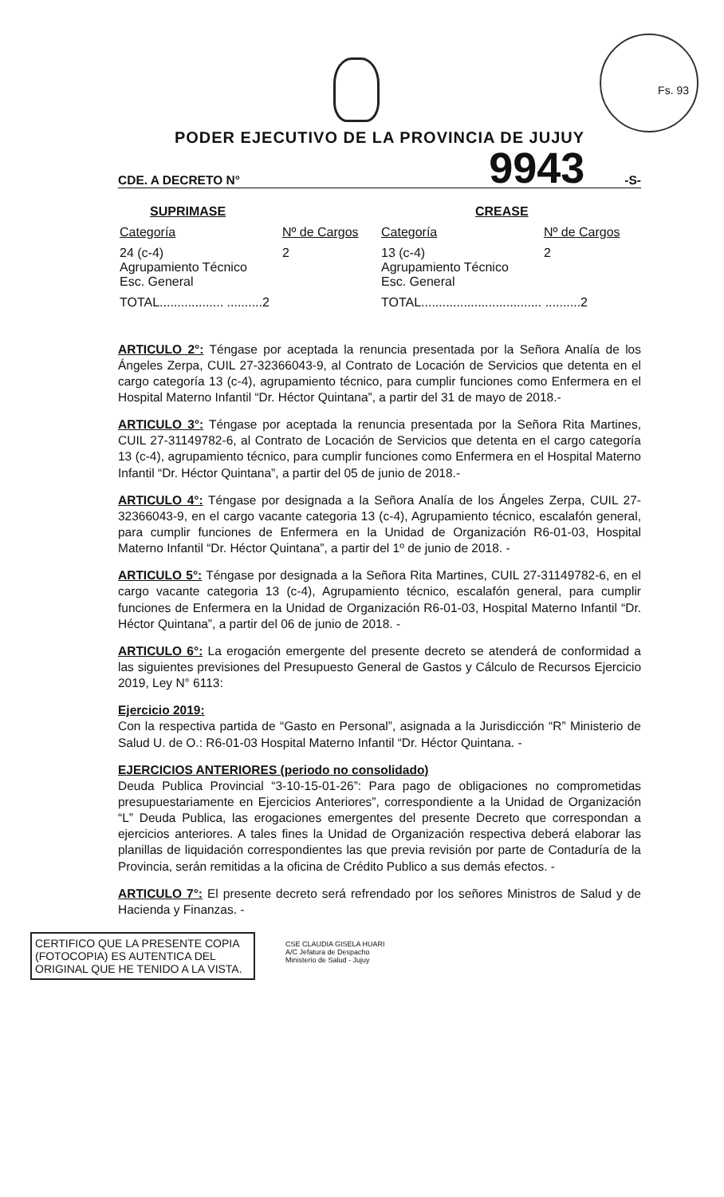Fs. 93
PODER EJECUTIVO DE LA PROVINCIA DE JUJUY
CDE. A DECRETO N° 9943 -S-
| SUPRIMASE | | CREASE | |
| --- | --- | --- | --- |
| Categoría | Nº de Cargos | Categoría | Nº de Cargos |
| 24 (c-4) Agrupamiento Técnico Esc. General | 2 | 13 (c-4) Agrupamiento Técnico Esc. General | 2 |
| TOTAL.................. ..........2 | | TOTAL.................................. ..........2 | |
ARTICULO 2°: Téngase por aceptada la renuncia presentada por la Señora Analía de los Ángeles Zerpa, CUIL 27-32366043-9, al Contrato de Locación de Servicios que detenta en el cargo categoría 13 (c-4), agrupamiento técnico, para cumplir funciones como Enfermera en el Hospital Materno Infantil “Dr. Héctor Quintana”, a partir del 31 de mayo de 2018.-
ARTICULO 3°: Téngase por aceptada la renuncia presentada por la Señora Rita Martines, CUIL 27-31149782-6, al Contrato de Locación de Servicios que detenta en el cargo categoría 13 (c-4), agrupamiento técnico, para cumplir funciones como Enfermera en el Hospital Materno Infantil “Dr. Héctor Quintana”, a partir del 05 de junio de 2018.-
ARTICULO 4°: Téngase por designada a la Señora Analía de los Ángeles Zerpa, CUIL 27-32366043-9, en el cargo vacante categoria 13 (c-4), Agrupamiento técnico, escalafón general, para cumplir funciones de Enfermera en la Unidad de Organización R6-01-03, Hospital Materno Infantil “Dr. Héctor Quintana”, a partir del 1º de junio de 2018. -
ARTICULO 5°: Téngase por designada a la Señora Rita Martines, CUIL 27-31149782-6, en el cargo vacante categoria 13 (c-4), Agrupamiento técnico, escalafón general, para cumplir funciones de Enfermera en la Unidad de Organización R6-01-03, Hospital Materno Infantil “Dr. Héctor Quintana”, a partir del 06 de junio de 2018. -
ARTICULO 6°: La erogación emergente del presente decreto se atenderá de conformidad a las siguientes previsiones del Presupuesto General de Gastos y Cálculo de Recursos Ejercicio 2019, Ley N° 6113:
Ejercicio 2019:
Con la respectiva partida de “Gasto en Personal”, asignada a la Jurisdicción “R” Ministerio de Salud U. de O.: R6-01-03 Hospital Materno Infantil “Dr. Héctor Quintana. -
EJERCICIOS ANTERIORES (periodo no consolidado)
Deuda Publica Provincial “3-10-15-01-26”: Para pago de obligaciones no comprometidas presupuestariamente en Ejercicios Anteriores”, correspondiente a la Unidad de Organización “L” Deuda Publica, las erogaciones emergentes del presente Decreto que correspondan a ejercicios anteriores. A tales fines la Unidad de Organización respectiva deberá elaborar las planillas de liquidación correspondientes las que previa revisión por parte de Contaduría de la Provincia, serán remitidas a la oficina de Crédito Publico a sus demás efectos. -
ARTICULO 7°: El presente decreto será refrendado por los señores Ministros de Salud y de Hacienda y Finanzas. -
CERTIFICO QUE LA PRESENTE COPIA (FOTOCOPIA) ES AUTENTICA DEL ORIGINAL QUE HE TENIDO A LA VISTA.
CSE CLAUDIA GISELA HUARI
A/C Jefatura de Despacho
Ministerio de Salud - Jujuy